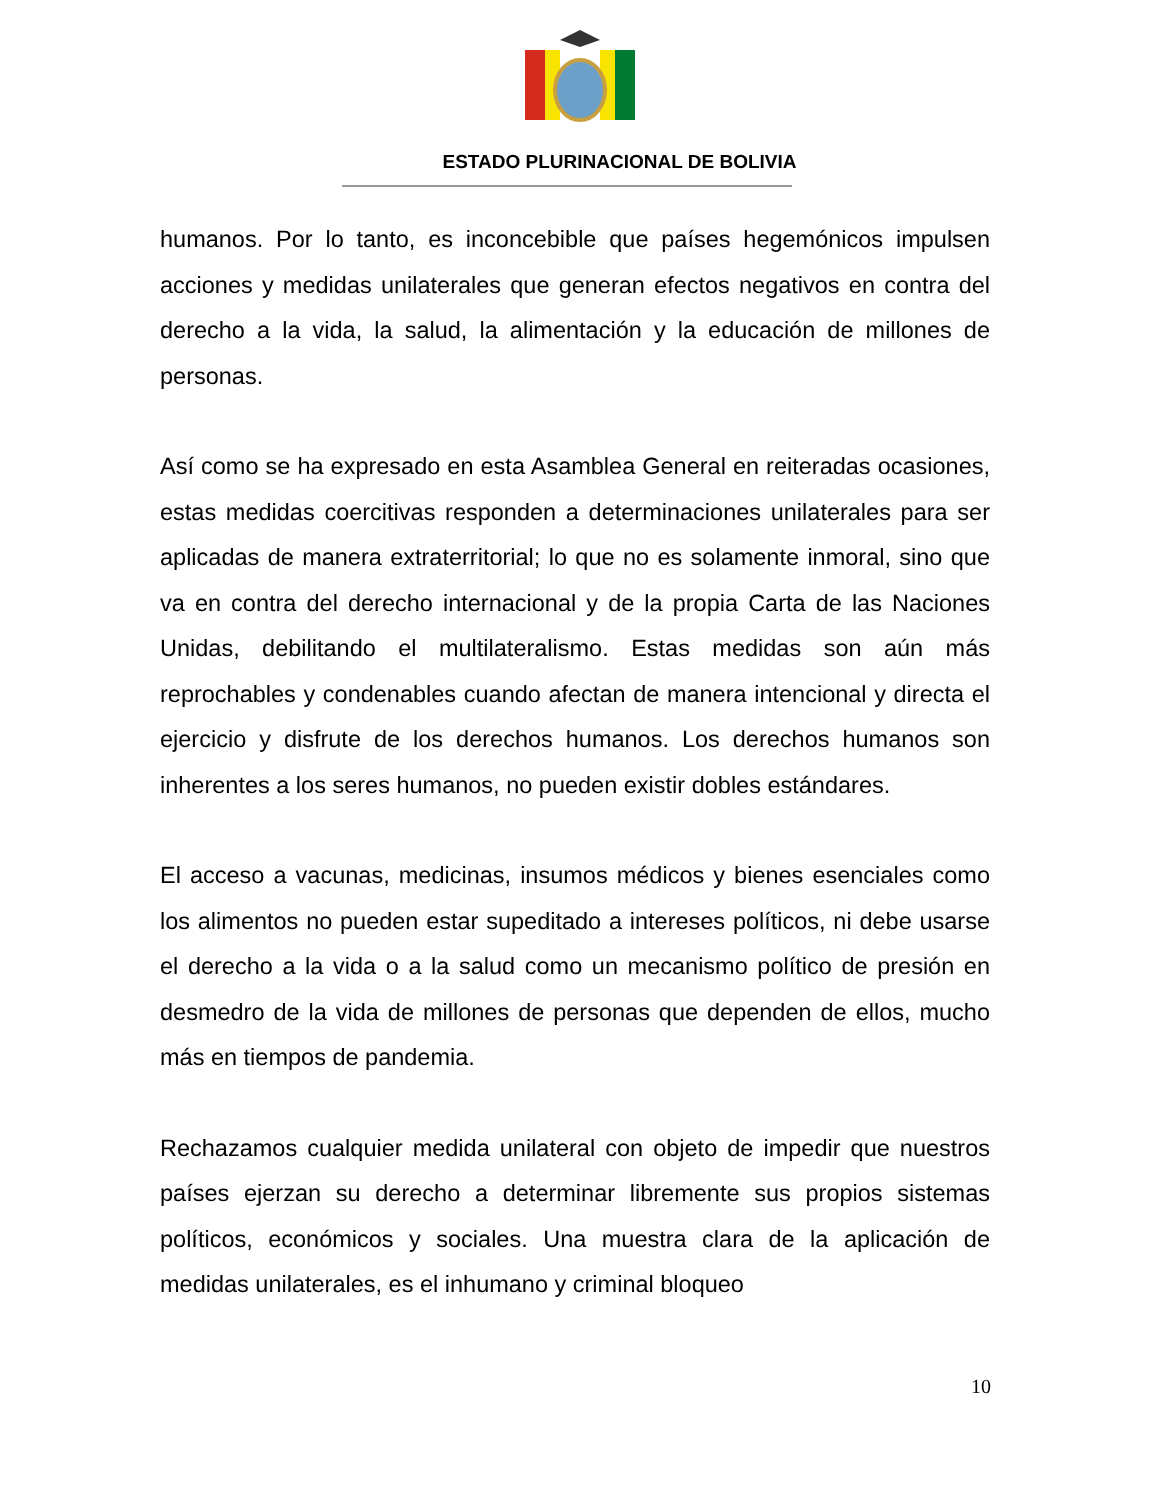ESTADO PLURINACIONAL DE BOLIVIA
humanos. Por lo tanto, es inconcebible que países hegemónicos impulsen acciones y medidas unilaterales que generan efectos negativos en contra del derecho a la vida, la salud, la alimentación y la educación de millones de personas.
Así como se ha expresado en esta Asamblea General en reiteradas ocasiones, estas medidas coercitivas responden a determinaciones unilaterales para ser aplicadas de manera extraterritorial; lo que no es solamente inmoral, sino que va en contra del derecho internacional y de la propia Carta de las Naciones Unidas, debilitando el multilateralismo. Estas medidas son aún más reprochables y condenables cuando afectan de manera intencional y directa el ejercicio y disfrute de los derechos humanos. Los derechos humanos son inherentes a los seres humanos, no pueden existir dobles estándares.
El acceso a vacunas, medicinas, insumos médicos y bienes esenciales como los alimentos no pueden estar supeditado a intereses políticos, ni debe usarse el derecho a la vida o a la salud como un mecanismo político de presión en desmedro de la vida de millones de personas que dependen de ellos, mucho más en tiempos de pandemia.
Rechazamos cualquier medida unilateral con objeto de impedir que nuestros países ejerzan su derecho a determinar libremente sus propios sistemas políticos, económicos y sociales. Una muestra clara de la aplicación de medidas unilaterales, es el inhumano y criminal bloqueo
10